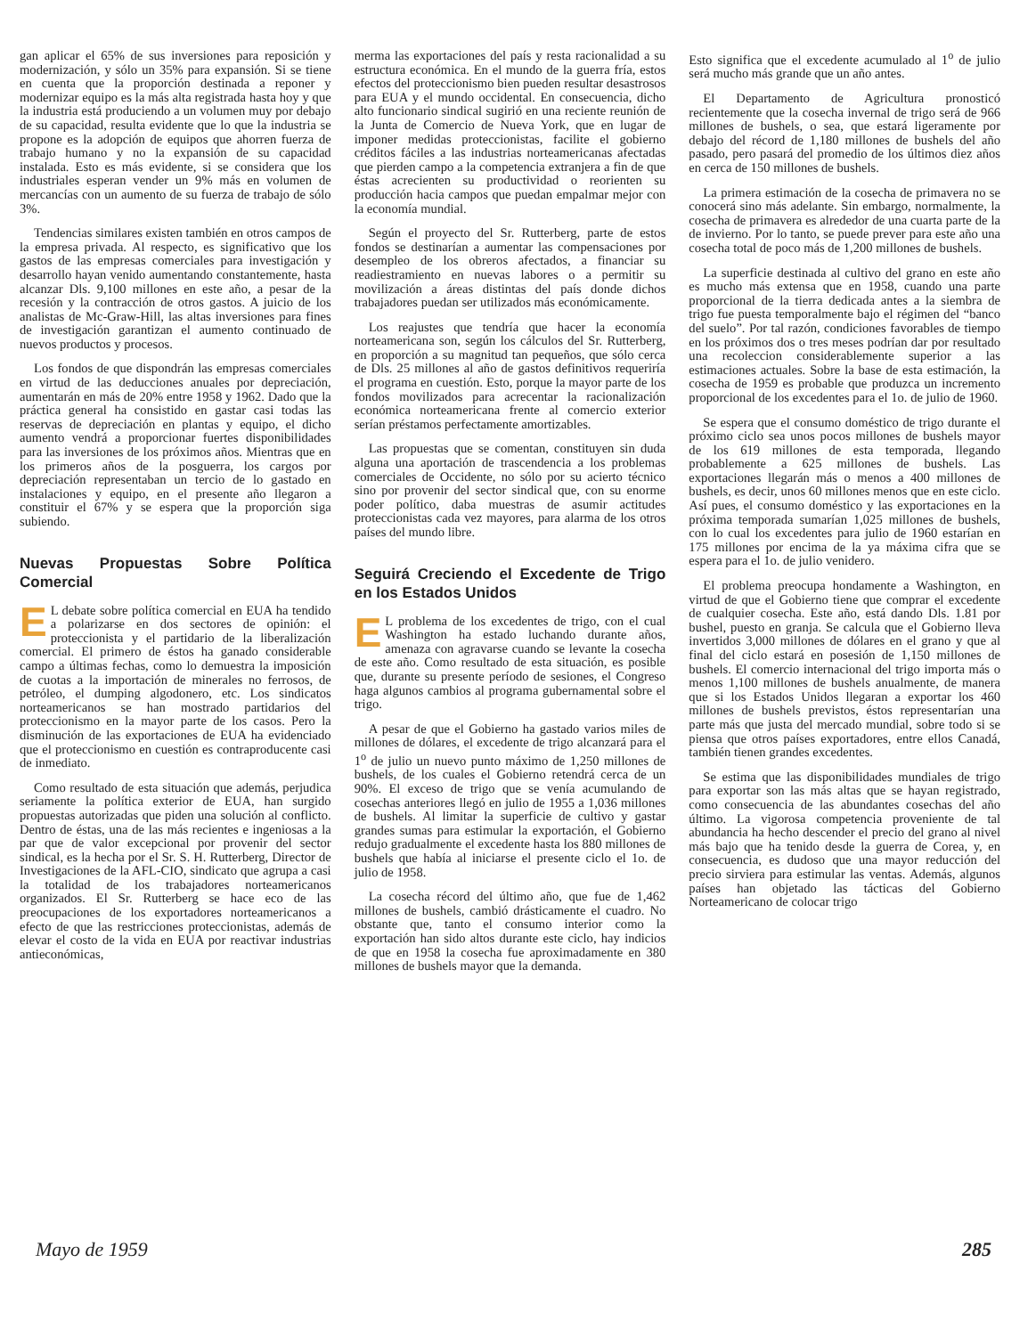gan aplicar el 65% de sus inversiones para reposición y modernización, y sólo un 35% para expansión. Si se tiene en cuenta que la proporción destinada a reponer y modernizar equipo es la más alta registrada hasta hoy y que la industria está produciendo a un volumen muy por debajo de su capacidad, resulta evidente que lo que la industria se propone es la adopción de equipos que ahorren fuerza de trabajo humano y no la expansión de su capacidad instalada. Esto es más evidente, si se considera que los industriales esperan vender un 9% más en volumen de mercancías con un aumento de su fuerza de trabajo de sólo 3%.
Tendencias similares existen también en otros campos de la empresa privada. Al respecto, es significativo que los gastos de las empresas comerciales para investigación y desarrollo hayan venido aumentando constantemente, hasta alcanzar Dls. 9,100 millones en este año, a pesar de la recesión y la contracción de otros gastos. A juicio de los analistas de Mc-Graw-Hill, las altas inversiones para fines de investigación garantizan el aumento continuado de nuevos productos y procesos.
Los fondos de que dispondrán las empresas comerciales en virtud de las deducciones anuales por depreciación, aumentarán en más de 20% entre 1958 y 1962. Dado que la práctica general ha consistido en gastar casi todas las reservas de depreciación en plantas y equipo, el dicho aumento vendrá a proporcionar fuertes disponibilidades para las inversiones de los próximos años. Mientras que en los primeros años de la posguerra, los cargos por depreciación representaban un tercio de lo gastado en instalaciones y equipo, en el presente año llegaron a constituir el 67% y se espera que la proporción siga subiendo.
Nuevas Propuestas Sobre Política Comercial
EL debate sobre política comercial en EUA ha tendido a polarizarse en dos sectores de opinión: el proteccionista y el partidario de la liberalización comercial. El primero de éstos ha ganado considerable campo a últimas fechas, como lo demuestra la imposición de cuotas a la importación de minerales no ferrosos, de petróleo, el dumping algodonero, etc. Los sindicatos norteamericanos se han mostrado partidarios del proteccionismo en la mayor parte de los casos. Pero la disminución de las exportaciones de EUA ha evidenciado que el proteccionismo en cuestión es contraproducente casi de inmediato.
Como resultado de esta situación que además, perjudica seriamente la política exterior de EUA, han surgido propuestas autorizadas que piden una solución al conflicto. Dentro de éstas, una de las más recientes e ingeniosas a la par que de valor excepcional por provenir del sector sindical, es la hecha por el Sr. S. H. Rutterberg, Director de Investigaciones de la AFL-CIO, sindicato que agrupa a casi la totalidad de los trabajadores norteamericanos organizados. El Sr. Rutterberg se hace eco de las preocupaciones de los exportadores norteamericanos a efecto de que las restricciones proteccionistas, además de elevar el costo de la vida en EUA por reactivar industrias antieconómicas,
merma las exportaciones del país y resta racionalidad a su estructura económica. En el mundo de la guerra fría, estos efectos del proteccionismo bien pueden resultar desastrosos para EUA y el mundo occidental. En consecuencia, dicho alto funcionario sindical sugirió en una reciente reunión de la Junta de Comercio de Nueva York, que en lugar de imponer medidas proteccionistas, facilite el gobierno créditos fáciles a las industrias norteamericanas afectadas que pierden campo a la competencia extranjera a fin de que éstas acrecienten su productividad o reorienten su producción hacia campos que puedan empalmar mejor con la economía mundial.
Según el proyecto del Sr. Rutterberg, parte de estos fondos se destinarían a aumentar las compensaciones por desempleo de los obreros afectados, a financiar su readiestramiento en nuevas labores o a permitir su movilización a áreas distintas del país donde dichos trabajadores puedan ser utilizados más económicamente.
Los reajustes que tendría que hacer la economía norteamericana son, según los cálculos del Sr. Rutterberg, en proporción a su magnitud tan pequeños, que sólo cerca de Dls. 25 millones al año de gastos definitivos requeriría el programa en cuestión. Esto, porque la mayor parte de los fondos movilizados para acrecentar la racionalización económica norteamericana frente al comercio exterior serían préstamos perfectamente amortizables.
Las propuestas que se comentan, constituyen sin duda alguna una aportación de trascendencia a los problemas comerciales de Occidente, no sólo por su acierto técnico sino por provenir del sector sindical que, con su enorme poder político, daba muestras de asumir actitudes proteccionistas cada vez mayores, para alarma de los otros países del mundo libre.
Seguirá Creciendo el Excedente de Trigo en los Estados Unidos
EL problema de los excedentes de trigo, con el cual Washington ha estado luchando durante años, amenaza con agravarse cuando se levante la cosecha de este año. Como resultado de esta situación, es posible que, durante su presente período de sesiones, el Congreso haga algunos cambios al programa gubernamental sobre el trigo.
A pesar de que el Gobierno ha gastado varios miles de millones de dólares, el excedente de trigo alcanzará para el 1<sup>o</sup> de julio un nuevo punto máximo de 1,250 millones de bushels, de los cuales el Gobierno retendrá cerca de un 90%. El exceso de trigo que se venía acumulando de cosechas anteriores llegó en julio de 1955 a 1,036 millones de bushels. Al limitar la superficie de cultivo y gastar grandes sumas para estimular la exportación, el Gobierno redujo gradualmente el excedente hasta los 880 millones de bushels que había al iniciarse el presente ciclo el 1o. de julio de 1958.
La cosecha récord del último año, que fue de 1,462 millones de bushels, cambió drásticamente el cuadro. No obstante que, tanto el consumo interior como la exportación han sido altos durante este ciclo, hay indicios de que en 1958 la cosecha fue aproximadamente en 380 millones de bushels mayor que la demanda.
Esto significa que el excedente acumulado al 1<sup>o</sup> de julio será mucho más grande que un año antes.
El Departamento de Agricultura pronosticó recientemente que la cosecha invernal de trigo será de 966 millones de bushels, o sea, que estará ligeramente por debajo del récord de 1,180 millones de bushels del año pasado, pero pasará del promedio de los últimos diez años en cerca de 150 millones de bushels.
La primera estimación de la cosecha de primavera no se conocerá sino más adelante. Sin embargo, normalmente, la cosecha de primavera es alrededor de una cuarta parte de la de invierno. Por lo tanto, se puede prever para este año una cosecha total de poco más de 1,200 millones de bushels.
La superficie destinada al cultivo del grano en este año es mucho más extensa que en 1958, cuando una parte proporcional de la tierra dedicada antes a la siembra de trigo fue puesta temporalmente bajo el régimen del “banco del suelo”. Por tal razón, condiciones favorables de tiempo en los próximos dos o tres meses podrían dar por resultado una recoleccion considerablemente superior a las estimaciones actuales. Sobre la base de esta estimación, la cosecha de 1959 es probable que produzca un incremento proporcional de los excedentes para el 1o. de julio de 1960.
Se espera que el consumo doméstico de trigo durante el próximo ciclo sea unos pocos millones de bushels mayor de los 619 millones de esta temporada, llegando probablemente a 625 millones de bushels. Las exportaciones llegarán más o menos a 400 millones de bushels, es decir, unos 60 millones menos que en este ciclo. Así pues, el consumo doméstico y las exportaciones en la próxima temporada sumarían 1,025 millones de bushels, con lo cual los excedentes para julio de 1960 estarían en 175 millones por encima de la ya máxima cifra que se espera para el 1o. de julio venidero.
El problema preocupa hondamente a Washington, en virtud de que el Gobierno tiene que comprar el excedente de cualquier cosecha. Este año, está dando Dls. 1.81 por bushel, puesto en granja. Se calcula que el Gobierno lleva invertidos 3,000 millones de dólares en el grano y que al final del ciclo estará en posesión de 1,150 millones de bushels. El comercio internacional del trigo importa más o menos 1,100 millones de bushels anualmente, de manera que si los Estados Unidos llegaran a exportar los 460 millones de bushels previstos, éstos representarían una parte más que justa del mercado mundial, sobre todo si se piensa que otros países exportadores, entre ellos Canadá, también tienen grandes excedentes.
Se estima que las disponibilidades mundiales de trigo para exportar son las más altas que se hayan registrado, como consecuencia de las abundantes cosechas del año último. La vigorosa competencia proveniente de tal abundancia ha hecho descender el precio del grano al nivel más bajo que ha tenido desde la guerra de Corea, y, en consecuencia, es dudoso que una mayor reducción del precio sirviera para estimular las ventas. Además, algunos países han objetado las tácticas del Gobierno Norteamericano de colocar trigo
Mayo de 1959 285